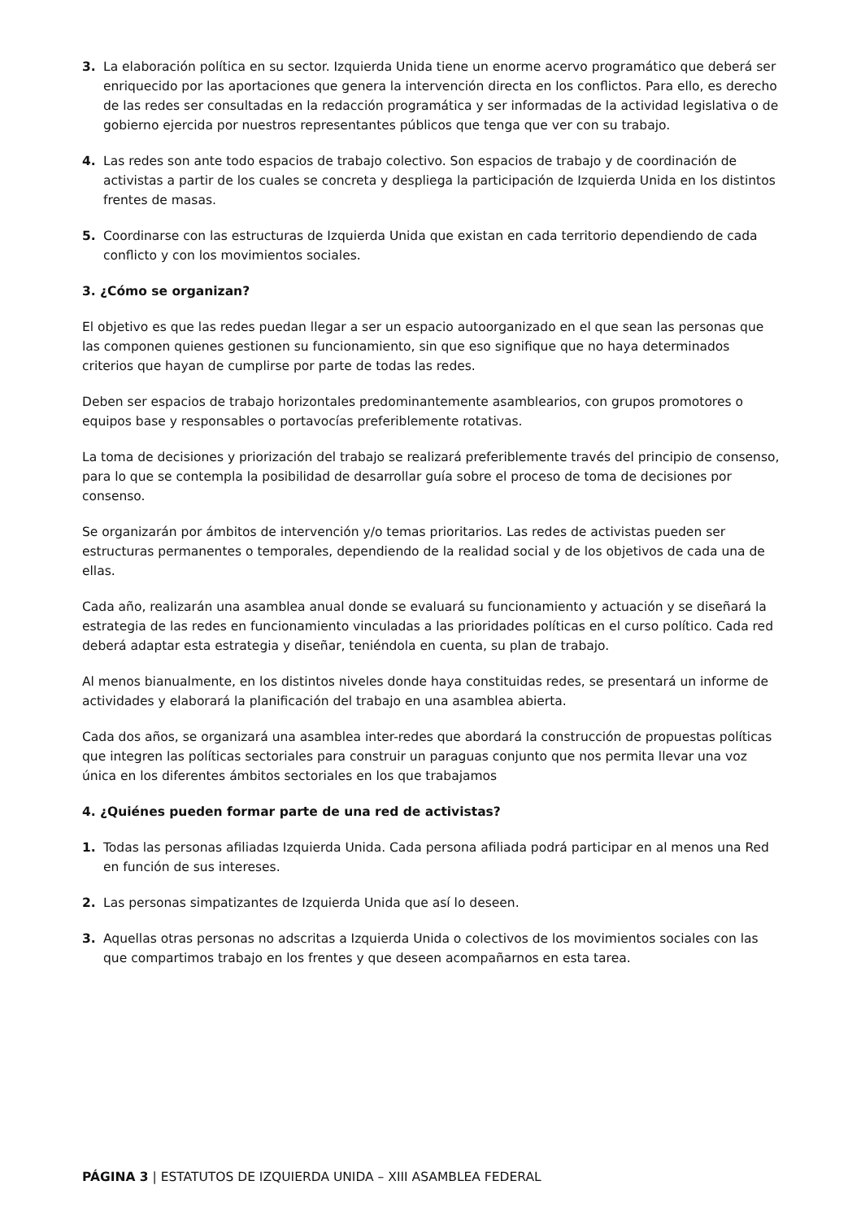3. La elaboración política en su sector. Izquierda Unida tiene un enorme acervo programático que deberá ser enriquecido por las aportaciones que genera la intervención directa en los conflictos. Para ello, es derecho de las redes ser consultadas en la redacción programática y ser informadas de la actividad legislativa o de gobierno ejercida por nuestros representantes públicos que tenga que ver con su trabajo.
4. Las redes son ante todo espacios de trabajo colectivo. Son espacios de trabajo y de coordinación de activistas a partir de los cuales se concreta y despliega la participación de Izquierda Unida en los distintos frentes de masas.
5. Coordinarse con las estructuras de Izquierda Unida que existan en cada territorio dependiendo de cada conflicto y con los movimientos sociales.
3. ¿Cómo se organizan?
El objetivo es que las redes puedan llegar a ser un espacio autoorganizado en el que sean las personas que las componen quienes gestionen su funcionamiento, sin que eso signifique que no haya determinados criterios que hayan de cumplirse por parte de todas las redes.
Deben ser espacios de trabajo horizontales predominantemente asamblearios, con grupos promotores o equipos base y responsables o portavocías preferiblemente rotativas.
La toma de decisiones y priorización del trabajo se realizará preferiblemente través del principio de consenso, para lo que se contempla la posibilidad de desarrollar guía sobre el proceso de toma de decisiones por consenso.
Se organizarán por ámbitos de intervención y/o temas prioritarios. Las redes de activistas pueden ser estructuras permanentes o temporales, dependiendo de la realidad social y de los objetivos de cada una de ellas.
Cada año, realizarán una asamblea anual donde se evaluará su funcionamiento y actuación y se diseñará la estrategia de las redes en funcionamiento vinculadas a las prioridades políticas en el curso político. Cada red deberá adaptar esta estrategia y diseñar, teniéndola en cuenta, su plan de trabajo.
Al menos bianualmente, en los distintos niveles donde haya constituidas redes, se presentará un informe de actividades y elaborará la planificación del trabajo en una asamblea abierta.
Cada dos años, se organizará una asamblea inter-redes que abordará la construcción de propuestas políticas que integren las políticas sectoriales para construir un paraguas conjunto que nos permita llevar una voz única en los diferentes ámbitos sectoriales en los que trabajamos
4. ¿Quiénes pueden formar parte de una red de activistas?
1. Todas las personas afiliadas Izquierda Unida. Cada persona afiliada podrá participar en al menos una Red en función de sus intereses.
2. Las personas simpatizantes de Izquierda Unida que así lo deseen.
3. Aquellas otras personas no adscritas a Izquierda Unida o colectivos de los movimientos sociales con las que compartimos trabajo en los frentes y que deseen acompañarnos en esta tarea.
PÁGINA 3 | ESTATUTOS DE IZQUIERDA UNIDA – XIII ASAMBLEA FEDERAL